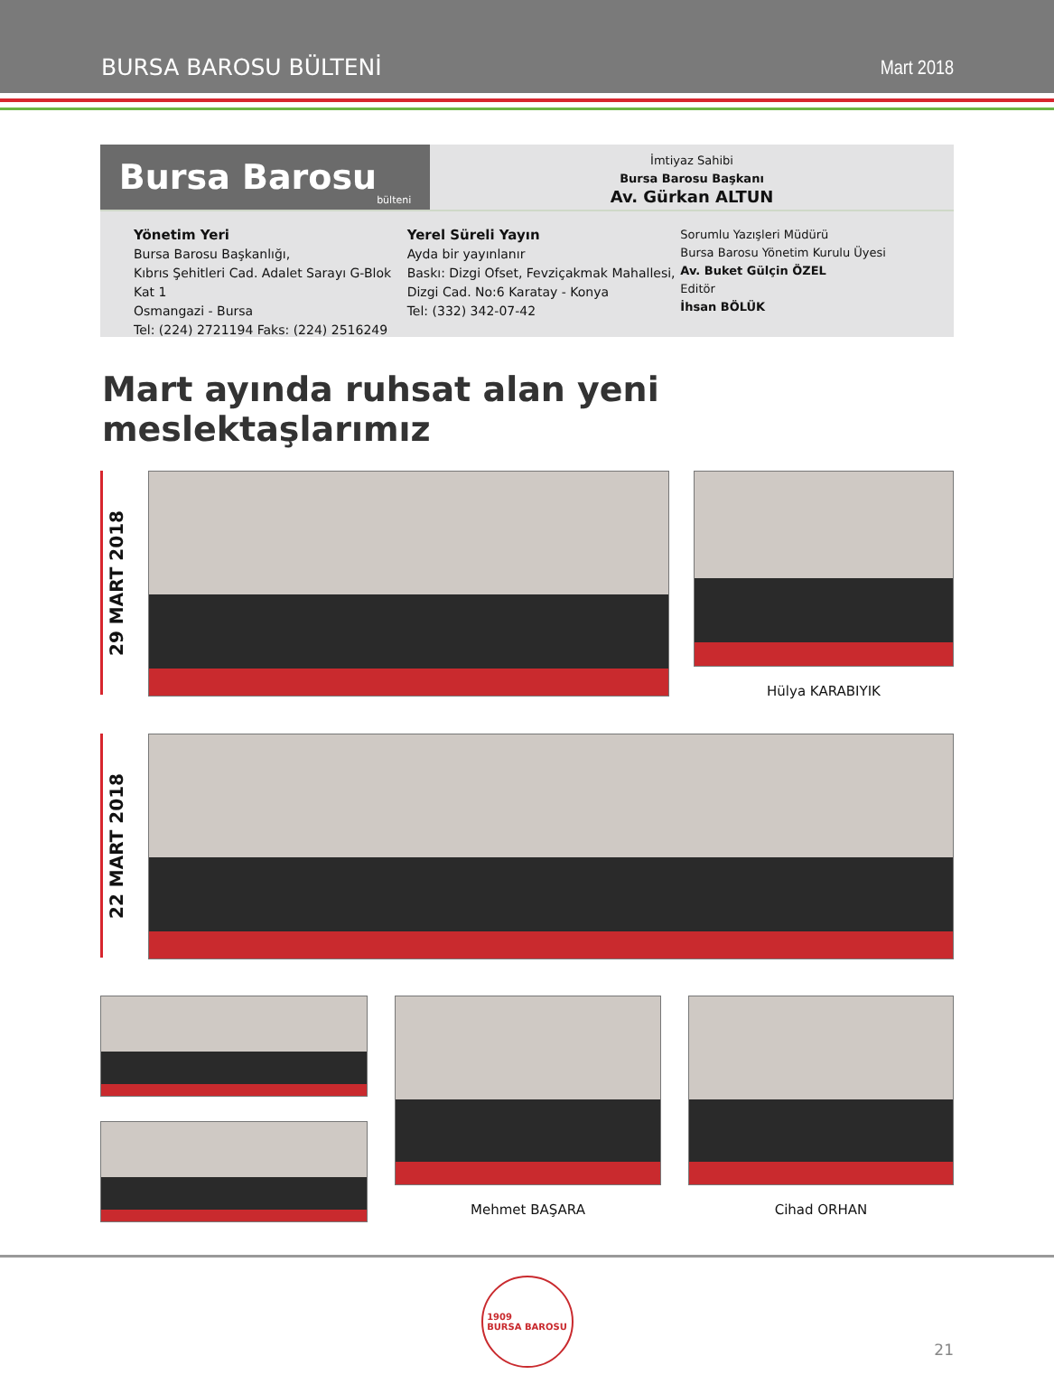BURSA BAROSU BÜLTENİ Mart 2018
Bursa Barosu bülteni
İmtiyaz Sahibi
Bursa Barosu Başkanı
Av. Gürkan ALTUN
Yönetim Yeri
Bursa Barosu Başkanlığı,
Kıbrıs Şehitleri Cad. Adalet Sarayı G-Blok Kat 1
Osmangazi - Bursa
Tel: (224) 2721194 Faks: (224) 2516249
Yerel Süreli Yayın
Ayda bir yayınlanır
Baskı: Dizgi Ofset, Fevziçakmak Mahallesi,
Dizgi Cad. No:6 Karatay - Konya
Tel: (332) 342-07-42
Sorumlu Yazışleri Müdürü
Bursa Barosu Yönetim Kurulu Üyesi
Av. Buket Gülçin ÖZEL
Editör
İhsan BÖLÜK
Mart ayında ruhsat alan yeni meslektaşlarımız
29 MART 2018
Hülya KARABIYIK
22 MART 2018
Mehmet BAŞARA Cihad ORHAN
1909
BURSA BAROSU
21